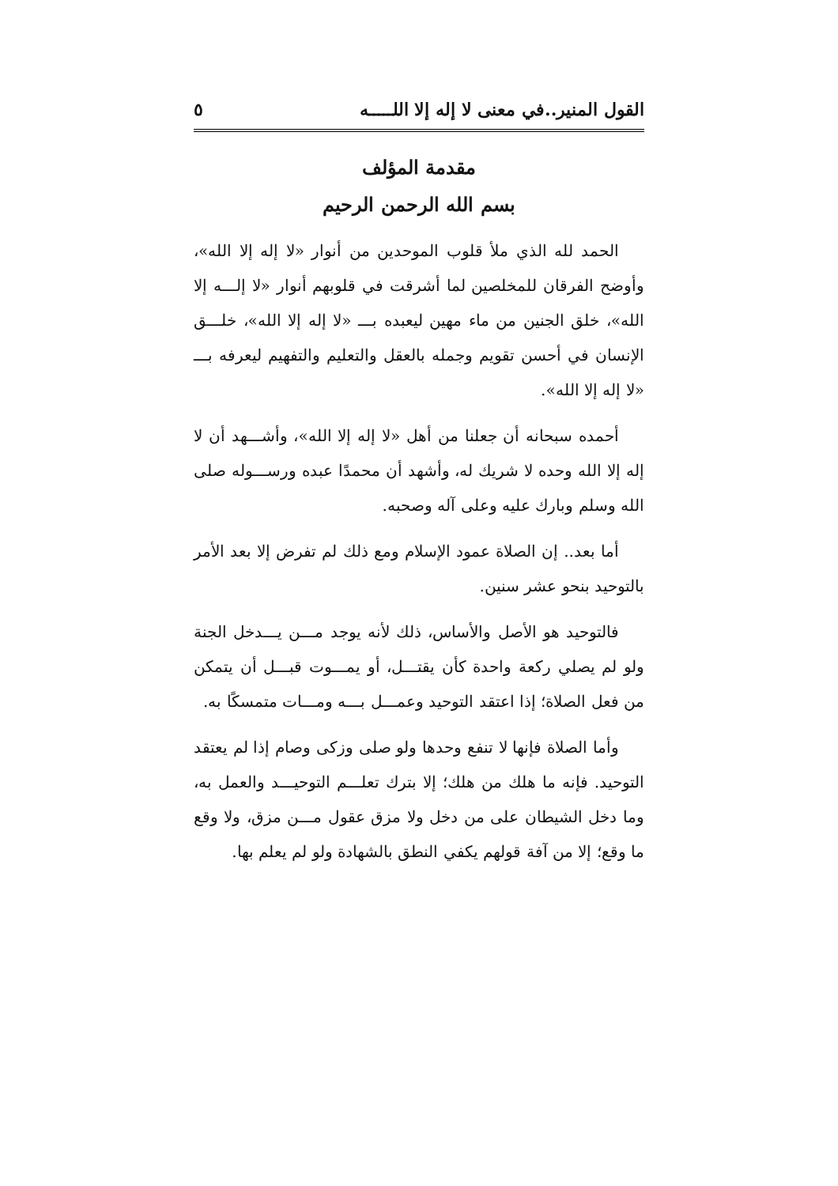القول المنير..في معنى لا إله إلا اللـــــه ٥
مقدمة المؤلف
بسم الله الرحمن الرحيم
الحمد لله الذي ملأ قلوب الموحدين من أنوار «لا إله إلا الله»، وأوضح الفرقان للمخلصين لما أشرقت في قلوبهم أنوار «لا إلـــه إلا الله»، خلق الجنين من ماء مهين ليعبده بـــ «لا إله إلا الله»، خلـــق الإنسان في أحسن تقويم وجمله بالعقل والتعليم والتفهيم ليعرفه بـــ «لا إله إلا الله».
أحمده سبحانه أن جعلنا من أهل «لا إله إلا الله»، وأشـــهد أن لا إله إلا الله وحده لا شريك له، وأشهد أن محمدًا عبده ورســـوله صلى الله وسلم وبارك عليه وعلى آله وصحبه.
أما بعد.. إن الصلاة عمود الإسلام ومع ذلك لم تفرض إلا بعد الأمر بالتوحيد بنحو عشر سنين.
فالتوحيد هو الأصل والأساس، ذلك لأنه يوجد مـــن يـــدخل الجنة ولو لم يصلي ركعة واحدة كأن يقتـــل، أو يمـــوت قبـــل أن يتمكن من فعل الصلاة؛ إذا اعتقد التوحيد وعمـــل بـــه ومـــات متمسكًا به.
وأما الصلاة فإنها لا تنفع وحدها ولو صلى وزكى وصام إذا لم يعتقد التوحيد. فإنه ما هلك من هلك؛ إلا بترك تعلـــم التوحيـــد والعمل به، وما دخل الشيطان على من دخل ولا مزق عقول مـــن مزق، ولا وقع ما وقع؛ إلا من آفة قولهم يكفي النطق بالشهادة ولو لم يعلم بها.